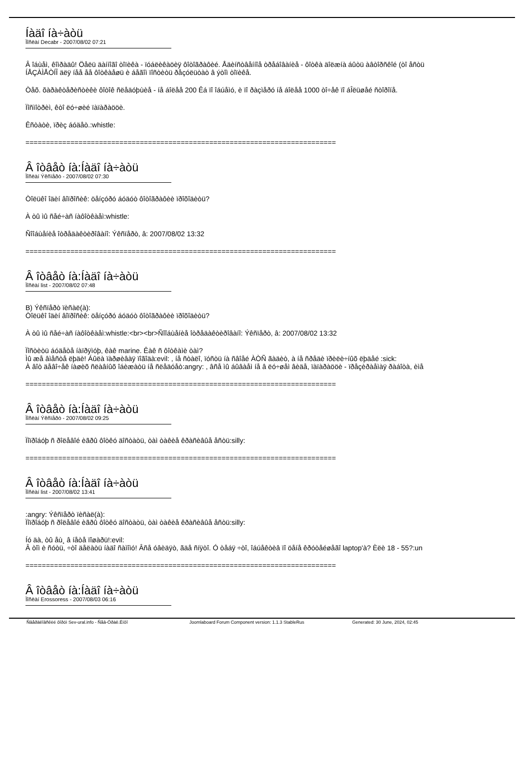Íàäî íà÷àòü
Ïîñëàí Decabr - 2007/08/02 07:21
Â îáùåì, êîìðàäû! Öåëü äàííîãî òîïèêà - ïóáëèêàöèÿ ôîòîãðàôèé. Åäèíñòâåííîå òðåáîâàíèå - ôîòêà äîëæíà áûòü àâòîðñêîé (òî åñòü
ÍÅÇÀÌÅÒÍÎ äëÿ íåå åå ôîòêàåøü è áåãîì ïîñòèòü ðåçóëüòàò â ýòîì òîïèêå.
Òåõ. õàðàêòåðèñòèêè ôîòîê ñëåäóþùèå - íå áîëåå 200 Êá ïî îáúåìó, è ïî ðàçìåðó íå áîëåå 1000 òî÷åê ïî áÎëüøåé ñòîðîíå.
Ïîñìîòðèì, êòî ëó÷øèé ïàïàðàööè.
Êñòàòè, ïðèç áóäåò.:whistle:
============================================================================
Â îòâåò íà:Íàäî íà÷àòü
Ïîñëàí Ýêñïåðò - 2007/08/02 07:30
Òîëüêî îäèí âîïðîñèê: öåíçóðó áóäóò ôîòîãðàôèè ïðîõîäèòü?
À òû ìû ñåé÷àñ íàôîòêàåì:whistle:
Ñîîáùåíèå îòðåäàêòèðîâàíî: Ýêñïåðò, â: 2007/08/02 13:32
============================================================================
Â îòâåò íà:Íàäî íà÷àòü
Ïîñëàí list - 2007/08/02 07:48
B) Ýêñïåðò ïèñàë(à):
Òîëüêî îäèí âîïðîñèê: öåíçóðó áóäóò ôîòîãðàôèè ïðîõîäèòü?
À òû ìû ñåé÷àñ íàôîòêàåì:whistle:<br><br>Ñîîáùåíèå îòðåäàêòèðîâàíî: Ýêñïåðò, â: 2007/08/02 13:32
Ïîñòèòü áóäåòå íàïðÿìóþ, êàê marine. Êàê ñ ôîòêàìè òàì?
Ìû æå âìåñòå ëþäè! Áûëà ïàðøèâàÿ ïîãîäà:evil: , íå ñòàëî, ïóñòü íà ñâîåé ÀÒÑ ãàäèò, à íå ñðåäè ïðèëè÷íûõ ëþäåé :sick:
À âîò äåâî÷åê íàøèõ ñëàâíûõ îáèæàòü íå ñëåäóåò:angry: , âñå ìû áûâàåì íå â ëó÷øåì âèäå, ïàïàðàööè - ïðåçèðàåìàÿ ðàáîòà, èìå
============================================================================
Â îòâåò íà:Íàäî íà÷àòü
Ïîñëàí Ýêñïåðò - 2007/08/02 09:25
Ïîïðîáóþ ñ ðîëåâîé èãðû ôîòêó äîñòàòü, òàì òàêèå êðàñèâûå åñòü:silly:
============================================================================
Â îòâåò íà:Íàäî íà÷àòü
Ïîñëàí list - 2007/08/02 13:41
:angry: Ýêñïåðò ïèñàë(à):
Ïîïðîáóþ ñ ðîëåâîé èãðû ôîòêó äîñòàòü, òàì òàêèå êðàñèâûå åñòü:silly:
Íó äà, òû åù¸ â íåòå ïîøàðü!:evil:
Â òîì è ñóòü, ÷òî äåëàòü íàäî ñàìîìó! Âñå óâèäÿò, ãäå ñíÿòî. Ó òåáÿ ÷òî, îáúåêòèâ ïî öåíå êðóòåéøåãî laptop'à? Èëè 18 - 55?:un
============================================================================
Â îòâåò íà:Íàäî íà÷àòü
Ïîñëàí Erossoress - 2007/08/03 06:16
Ñâåðäëîâñêèé ôîðóì Sev-ural.info - Ñåâ-Óðàë.Èíôî Joomlaboard Forum Component version: 1.1.3 StableRus Generated: 30 June, 2024, 02:45